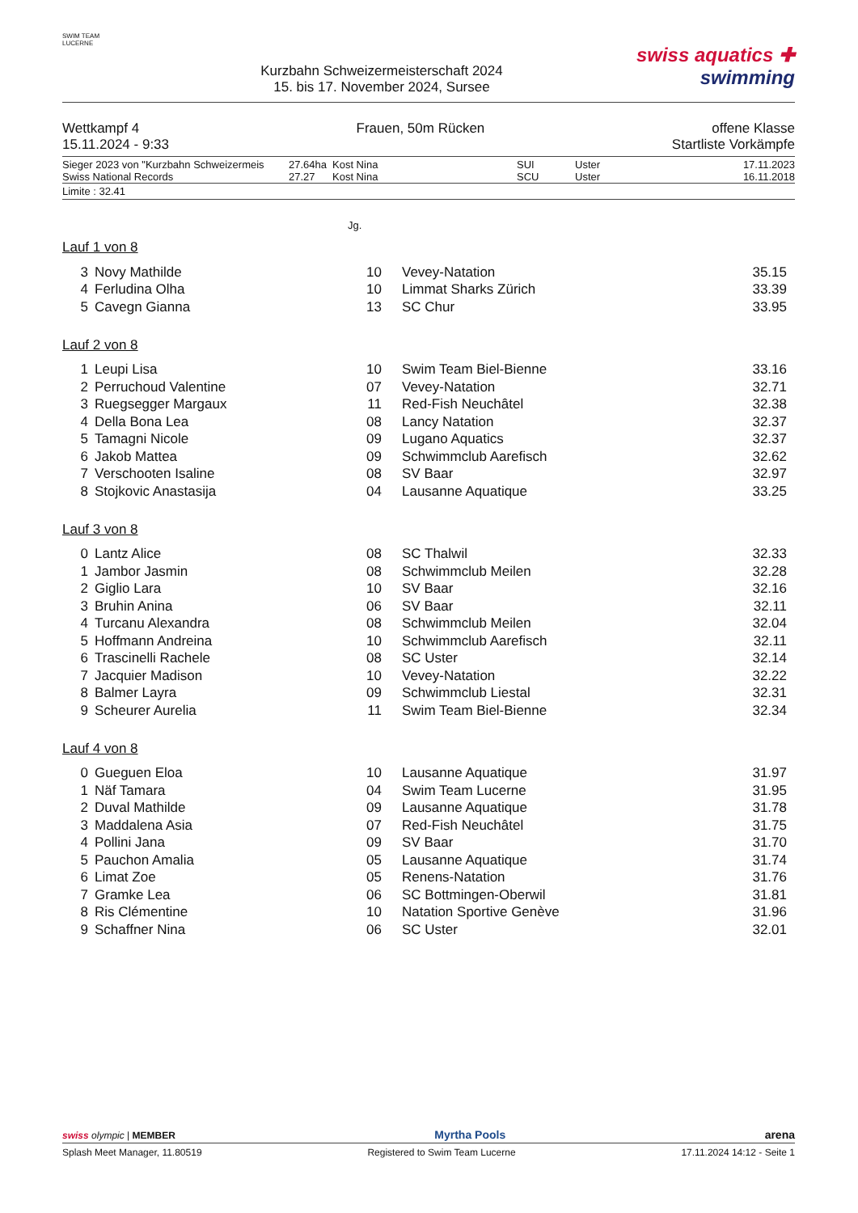SWIM TEAM
LUCERNE
Kurzbahn Schweizermeisterschaft 2024
15. bis 17. November 2024, Sursee
swiss aquatics ✚
swimming
Wettkampf 4
15.11.2024 - 9:33
Frauen, 50m Rücken offene Klasse
Startliste Vorkämpfe
| Sieger 2023 von "Kurzbahn Schweizermeis | 27.64ha | Kost Nina | SUI | Uster | 17.11.2023 |
| Swiss National Records | 27.27 | Kost Nina | SCU | Uster | 16.11.2018 |
Limite : 32.41
Jg.
Lauf 1 von 8
| 3 | Novy Mathilde | 10 | Vevey-Natation | 35.15 |
| 4 | Ferludina Olha | 10 | Limmat Sharks Zürich | 33.39 |
| 5 | Cavegn Gianna | 13 | SC Chur | 33.95 |
Lauf 2 von 8
| 1 | Leupi Lisa | 10 | Swim Team Biel-Bienne | 33.16 |
| 2 | Perruchoud Valentine | 07 | Vevey-Natation | 32.71 |
| 3 | Ruegsegger Margaux | 11 | Red-Fish Neuchâtel | 32.38 |
| 4 | Della Bona Lea | 08 | Lancy Natation | 32.37 |
| 5 | Tamagni Nicole | 09 | Lugano Aquatics | 32.37 |
| 6 | Jakob Mattea | 09 | Schwimmclub Aarefisch | 32.62 |
| 7 | Verschooten Isaline | 08 | SV Baar | 32.97 |
| 8 | Stojkovic Anastasija | 04 | Lausanne Aquatique | 33.25 |
Lauf 3 von 8
| 0 | Lantz Alice | 08 | SC Thalwil | 32.33 |
| 1 | Jambor Jasmin | 08 | Schwimmclub Meilen | 32.28 |
| 2 | Giglio Lara | 10 | SV Baar | 32.16 |
| 3 | Bruhin Anina | 06 | SV Baar | 32.11 |
| 4 | Turcanu Alexandra | 08 | Schwimmclub Meilen | 32.04 |
| 5 | Hoffmann Andreina | 10 | Schwimmclub Aarefisch | 32.11 |
| 6 | Trascinelli Rachele | 08 | SC Uster | 32.14 |
| 7 | Jacquier Madison | 10 | Vevey-Natation | 32.22 |
| 8 | Balmer Layra | 09 | Schwimmclub Liestal | 32.31 |
| 9 | Scheurer Aurelia | 11 | Swim Team Biel-Bienne | 32.34 |
Lauf 4 von 8
| 0 | Gueguen Eloa | 10 | Lausanne Aquatique | 31.97 |
| 1 | Näf Tamara | 04 | Swim Team Lucerne | 31.95 |
| 2 | Duval Mathilde | 09 | Lausanne Aquatique | 31.78 |
| 3 | Maddalena Asia | 07 | Red-Fish Neuchâtel | 31.75 |
| 4 | Pollini Jana | 09 | SV Baar | 31.70 |
| 5 | Pauchon Amalia | 05 | Lausanne Aquatique | 31.74 |
| 6 | Limat Zoe | 05 | Renens-Natation | 31.76 |
| 7 | Gramke Lea | 06 | SC Bottmingen-Oberwil | 31.81 |
| 8 | Ris Clémentine | 10 | Natation Sportive Genève | 31.96 |
| 9 | Schaffner Nina | 06 | SC Uster | 32.01 |
swiss olympic | MEMBER
Myrtha Pools
arena
Splash Meet Manager, 11.80519 Registered to Swim Team Lucerne 17.11.2024 14:12 - Seite 1